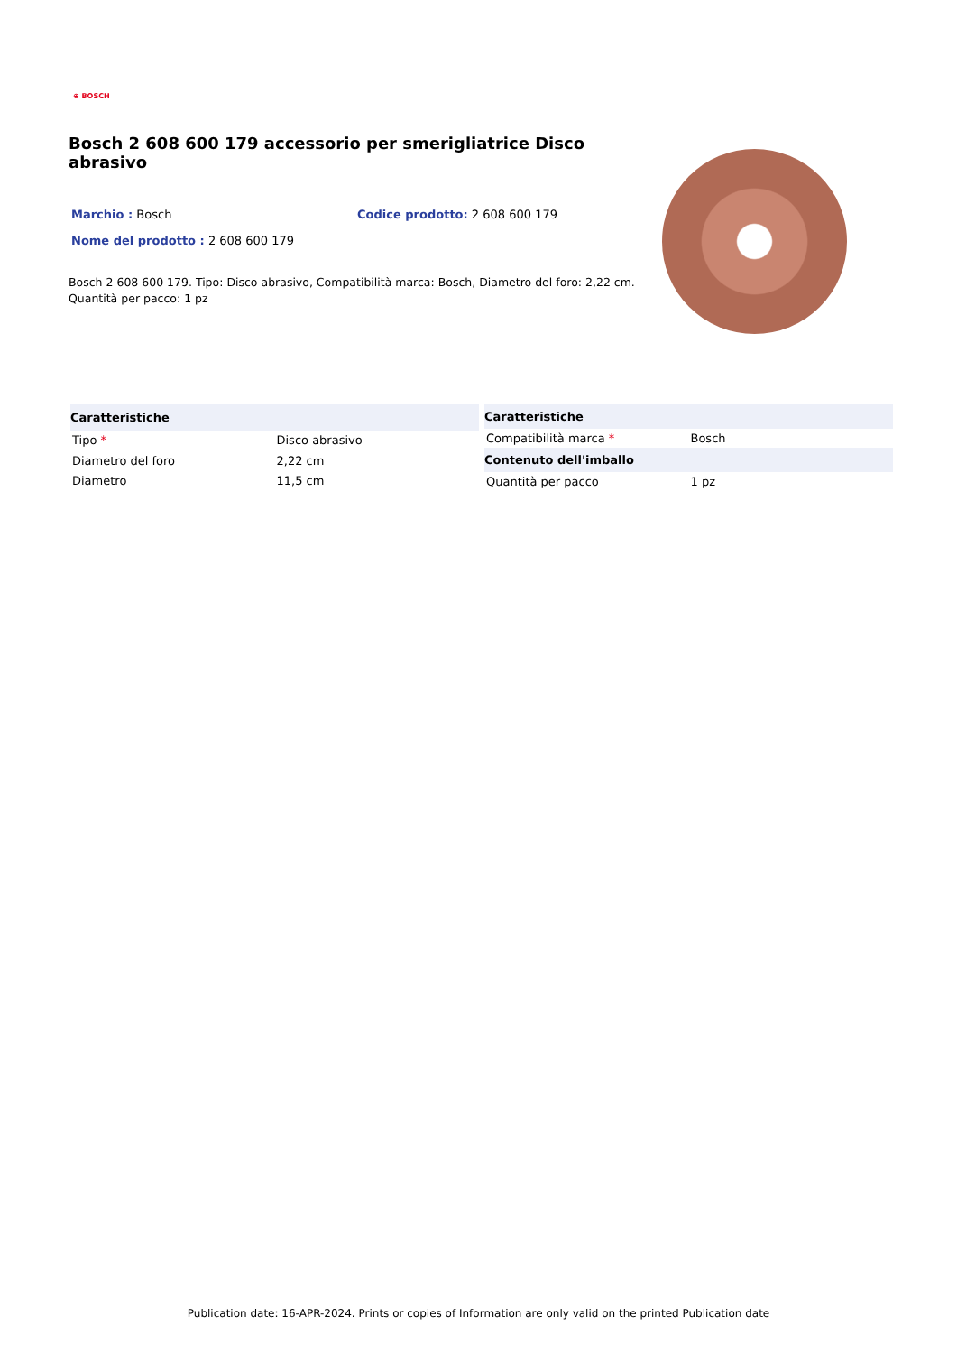⊕ BOSCH
Bosch 2 608 600 179 accessorio per smerigliatrice Disco abrasivo
Marchio : Bosch Codice prodotto: 2 608 600 179
Nome del prodotto : 2 608 600 179
Bosch 2 608 600 179. Tipo: Disco abrasivo, Compatibilità marca: Bosch, Diametro del foro: 2,22 cm. Quantità per pacco: 1 pz
| Caratteristiche | |
| --- | --- |
| Tipo * | Disco abrasivo |
| Diametro del foro | 2,22 cm |
| Diametro | 11,5 cm |
| Caratteristiche | |
| --- | --- |
| Compatibilità marca * | Bosch |
| Contenuto dell'imballo | |
| Quantità per pacco | 1 pz |
Publication date: 16-APR-2024. Prints or copies of Information are only valid on the printed Publication date